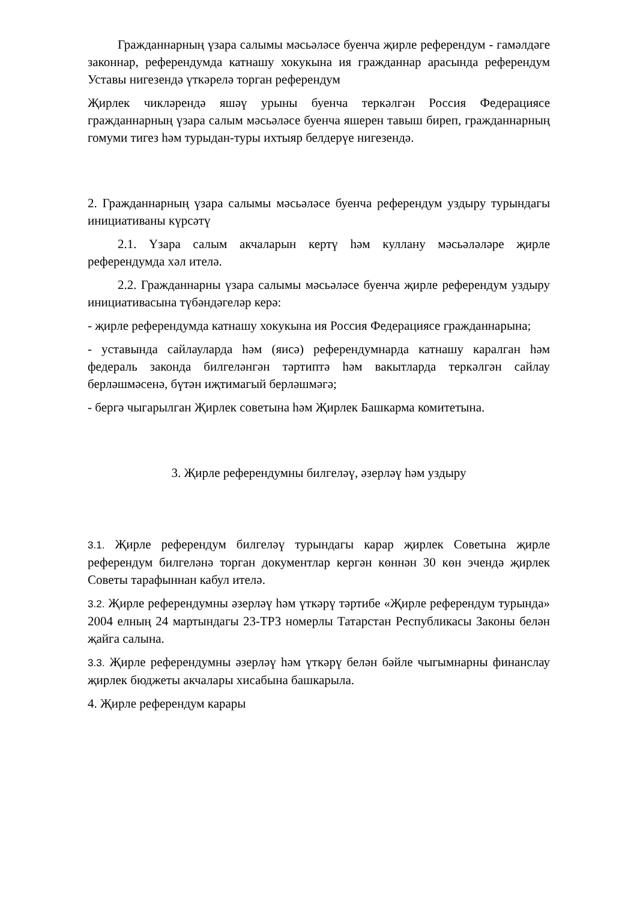Гражданнарның үзара салымы мәсьәләсе буенча җирле референдум - гамәлдәге законнар, референдумда катнашу хокукына ия гражданнар арасында референдум Уставы нигезендә үткәрелә торган референдум
Җирлек чикләрендә яшәү урыны буенча теркәлгән Россия Федерациясе гражданнарның үзара салым мәсьәләсе буенча яшерен тавыш биреп, гражданнарның гомуми тигез һәм турыдан-туры ихтыяр белдерүе нигезендә.
2. Гражданнарның үзара салымы мәсьәләсе буенча референдум уздыру турындагы инициативаны күрсәтү
2.1. Үзара салым акчаларын кертү һәм куллану мәсьәләләре җирле референдумда хәл ителә.
2.2. Гражданнарны үзара салымы мәсьәләсе буенча җирле референдум уздыру инициативасына түбәндәгеләр керә:
- җирле референдумда катнашу хокукына ия Россия Федерациясе гражданнарына;
- уставында сайлауларда һәм (яисә) референдумнарда катнашу каралган һәм федераль законда билгеләнгән тәртиптә һәм вакытларда теркәлгән сайлау берләшмәсенә, бүтән иҗтимагый берләшмәгә;
- бергә чыгарылган Җирлек советына һәм Җирлек Башкарма комитетына.
3. Җирле референдумны билгеләү, әзерләү һәм уздыру
3.1. Җирле референдум билгеләү турындагы карар җирлек Советына җирле референдум билгеләнә торган документлар кергән көннән 30 көн эчендә җирлек Советы тарафыннан кабул ителә.
3.2. Җирле референдумны әзерләү һәм үткәрү тәртибе «Җирле референдум турында» 2004 елның 24 мартындагы 23-ТРЗ номерлы Татарстан Республикасы Законы белән җайга салына.
3.3. Җирле референдумны әзерләү һәм үткәрү белән бәйле чыгымнарны финанслау җирлек бюджеты акчалары хисабына башкарыла.
4. Җирле референдум карары